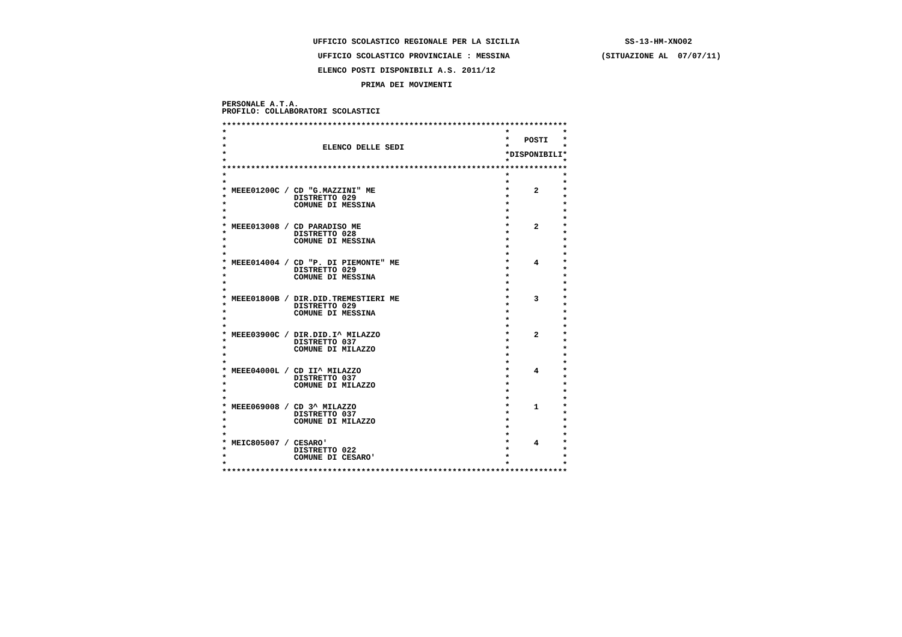UFFICIO SCOLASTICO REGIONALE PER LA SICILIA                      SS-13-HM-XNO02
                    UFFICIO SCOLASTICO PROVINCIALE : MESSINA                   (SITUAZIONE AL  07/07/11)
                    ELENCO POSTI DISPONIBILI A.S. 2011/12
                             PRIMA DEI MOVIMENTI
PERSONALE A.T.A.
PROFILO: COLLABORATORI SCOLASTICI
************************************************************************
***
**   POSTI*
*                    ELENCO DELLE SEDI**
**DISPONIBILI*
***
************************************************************************
***
***
* MEEE01200C / CD "G.MAZZINI" ME*     2*
*              DISTRETTO 029**
*              COMUNE DI MESSINA**
***
***
* MEEE013008 / CD PARADISO ME*     2*
*              DISTRETTO 028**
*              COMUNE DI MESSINA**
***
***
* MEEE014004 / CD "P. DI PIEMONTE" ME*     4*
*              DISTRETTO 029**
*              COMUNE DI MESSINA**
***
***
* MEEE01800B / DIR.DID.TREMESTIERI ME*     3*
*              DISTRETTO 029**
*              COMUNE DI MESSINA**
***
***
* MEEE03900C / DIR.DID.I^ MILAZZO*     2*
*              DISTRETTO 037**
*              COMUNE DI MILAZZO**
***
***
* MEEE04000L / CD II^ MILAZZO*     4*
*              DISTRETTO 037**
*              COMUNE DI MILAZZO**
***
***
* MEEE069008 / CD 3^ MILAZZO*     1*
*              DISTRETTO 037**
*              COMUNE DI MILAZZO**
***
***
* MEIC805007 / CESARO'*     4*
*              DISTRETTO 022**
*              COMUNE DI CESARO'**
***
************************************************************************